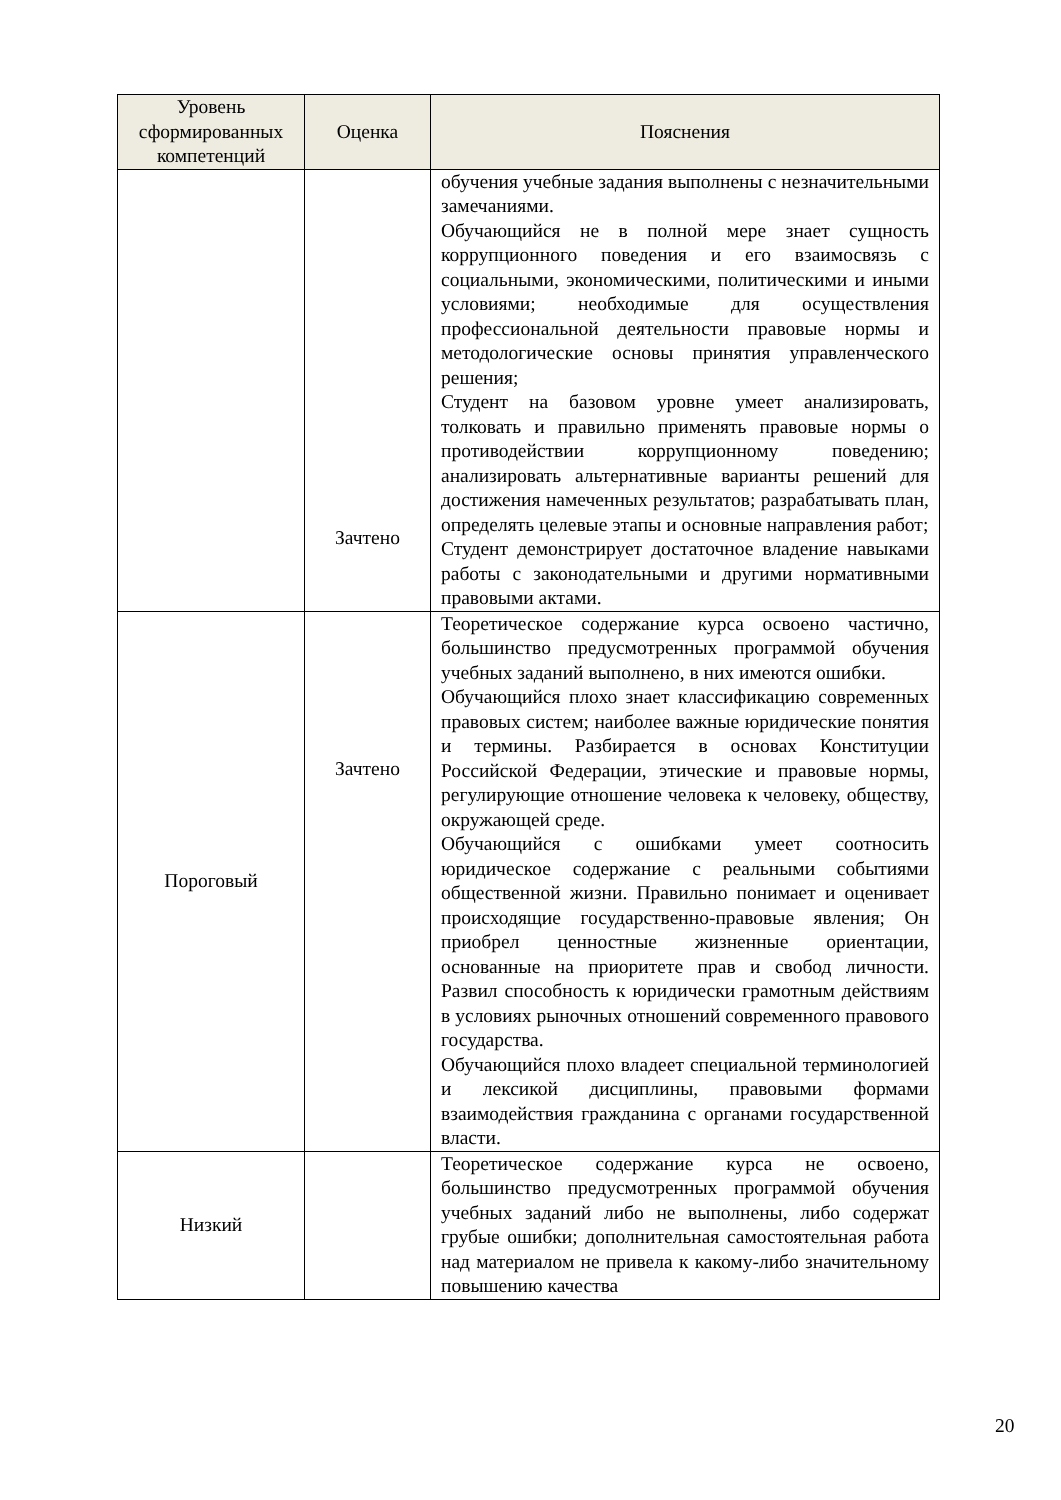| Уровень сформированных компетенций | Оценка | Пояснения |
| --- | --- | --- |
| | Зачтено | обучения учебные задания выполнены с незначительными замечаниями. Обучающийся не в полной мере знает сущность коррупционного поведения и его взаимосвязь с социальными, экономическими, политическими и иными условиями; необходимые для осуществления профессиональной деятельности правовые нормы и методологические основы принятия управленческого решения; Студент на базовом уровне умеет анализировать, толковать и правильно применять правовые нормы о противодействии коррупционному поведению; анализировать альтернативные варианты решений для достижения намеченных результатов; разрабатывать план, определять целевые этапы и основные направления работ; Студент демонстрирует достаточное владение навыками работы с законодательными и другими нормативными правовыми актами. |
| Пороговый | Зачтено | Теоретическое содержание курса освоено частично, большинство предусмотренных программой обучения учебных заданий выполнено, в них имеются ошибки. Обучающийся плохо знает классификацию современных правовых систем; наиболее важные юридические понятия и термины. Разбирается в основах Конституции Российской Федерации, этические и правовые нормы, регулирующие отношение человека к человеку, обществу, окружающей среде. Обучающийся с ошибками умеет соотносить юридическое содержание с реальными событиями общественной жизни. Правильно понимает и оценивает происходящие государственно-правовые явления; Он приобрел ценностные жизненные ориентации, основанные на приоритете прав и свобод личности. Развил способность к юридически грамотным действиям в условиях рыночных отношений современного правового государства. Обучающийся плохо владеет специальной терминологией и лексикой дисциплины, правовыми формами взаимодействия гражданина с органами государственной власти. |
| Низкий | | Теоретическое содержание курса не освоено, большинство предусмотренных программой обучения учебных заданий либо не выполнены, либо содержат грубые ошибки; дополнительная самостоятельная работа над материалом не привела к какому-либо значительному повышению качества |
20